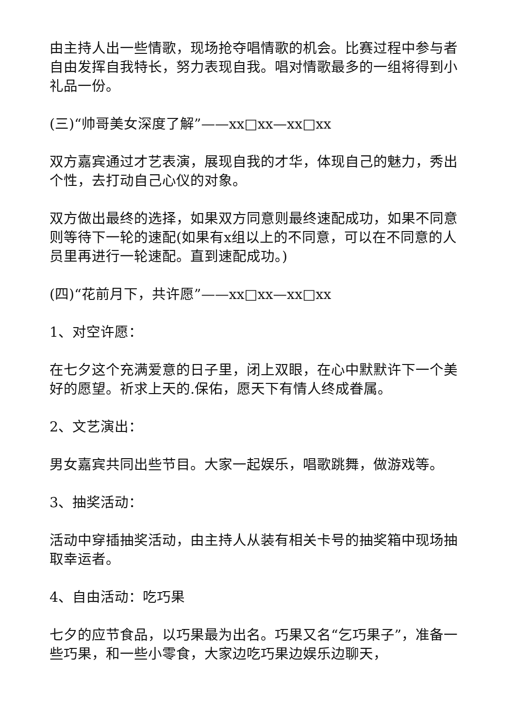由主持人出一些情歌，现场抢夺唱情歌的机会。比赛过程中参与者自由发挥自我特长，努力表现自我。唱对情歌最多的一组将得到小礼品一份。
(三)“帅哥美女深度了解”——xx□xx—xx□xx
双方嘉宾通过才艺表演，展现自我的才华，体现自己的魅力，秀出个性，去打动自己心仪的对象。
双方做出最终的选择，如果双方同意则最终速配成功，如果不同意则等待下一轮的速配(如果有x组以上的不同意，可以在不同意的人员里再进行一轮速配。直到速配成功。)
(四)“花前月下，共许愿”——xx□xx—xx□xx
1、对空许愿：
在七夕这个充满爱意的日子里，闭上双眼，在心中默默许下一个美好的愿望。祈求上天的.保佑，愿天下有情人终成眷属。
2、文艺演出：
男女嘉宾共同出些节目。大家一起娱乐，唱歌跳舞，做游戏等。
3、抽奖活动：
活动中穿插抽奖活动，由主持人从装有相关卡号的抽奖箱中现场抽取幸运者。
4、自由活动：吃巧果
七夕的应节食品，以巧果最为出名。巧果又名“乞巧果子”，准备一些巧果，和一些小零食，大家边吃巧果边娱乐边聊天，